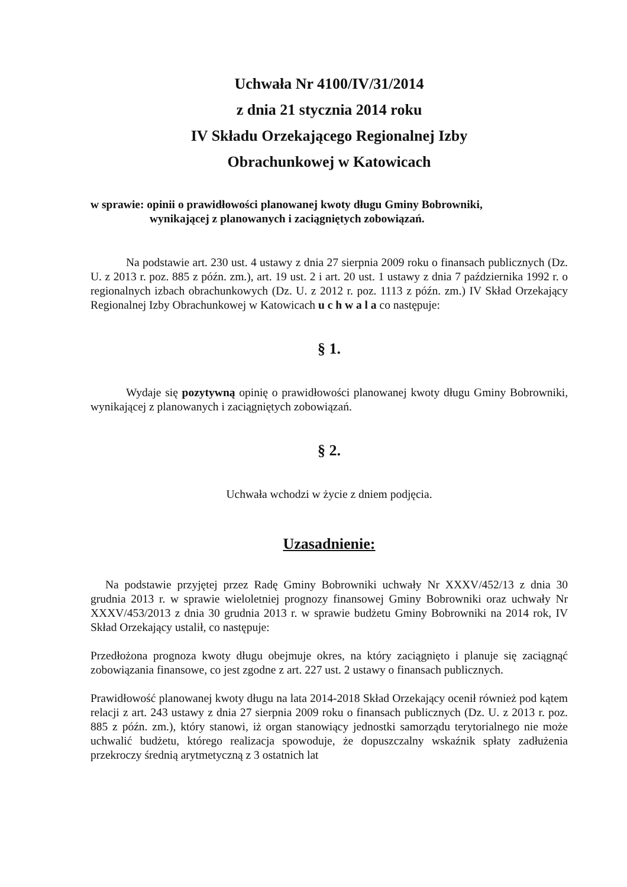Uchwała Nr 4100/IV/31/2014
z dnia 21 stycznia 2014 roku
IV Składu Orzekającego Regionalnej Izby
Obrachunkowej w Katowicach
w sprawie: opinii o prawidłowości planowanej kwoty długu Gminy Bobrowniki,
wynikającej z planowanych i zaciągniętych zobowiązań.
Na podstawie art. 230 ust. 4 ustawy z dnia 27 sierpnia 2009 roku o finansach publicznych (Dz. U. z 2013 r. poz. 885 z późn. zm.), art. 19 ust. 2 i art. 20 ust. 1 ustawy z dnia 7 października 1992 r. o regionalnych izbach obrachunkowych (Dz. U. z 2012 r. poz. 1113 z późn. zm.) IV Skład Orzekający Regionalnej Izby Obrachunkowej w Katowicach u c h w a l a co następuje:
§ 1.
Wydaje się pozytywną opinię o prawidłowości planowanej kwoty długu Gminy Bobrowniki, wynikającej z planowanych i zaciągniętych zobowiązań.
§ 2.
Uchwała wchodzi w życie z dniem podjęcia.
Uzasadnienie:
Na podstawie przyjętej przez Radę Gminy Bobrowniki uchwały Nr XXXV/452/13 z dnia 30 grudnia 2013 r. w sprawie wieloletniej prognozy finansowej Gminy Bobrowniki oraz uchwały Nr XXXV/453/2013 z dnia 30 grudnia 2013 r. w sprawie budżetu Gminy Bobrowniki na 2014 rok, IV Skład Orzekający ustalił, co następuje:
Przedłożona prognoza kwoty długu obejmuje okres, na który zaciągnięto i planuje się zaciągnąć zobowiązania finansowe, co jest zgodne z art. 227 ust. 2 ustawy o finansach publicznych.
Prawidłowość planowanej kwoty długu na lata 2014-2018 Skład Orzekający ocenił również pod kątem relacji z art. 243 ustawy z dnia 27 sierpnia 2009 roku o finansach publicznych (Dz. U. z 2013 r. poz. 885 z późn. zm.), który stanowi, iż organ stanowiący jednostki samorządu terytorialnego nie może uchwalić budżetu, którego realizacja spowoduje, że dopuszczalny wskaźnik spłaty zadłużenia przekroczy średnią arytmetyczną z 3 ostatnich lat